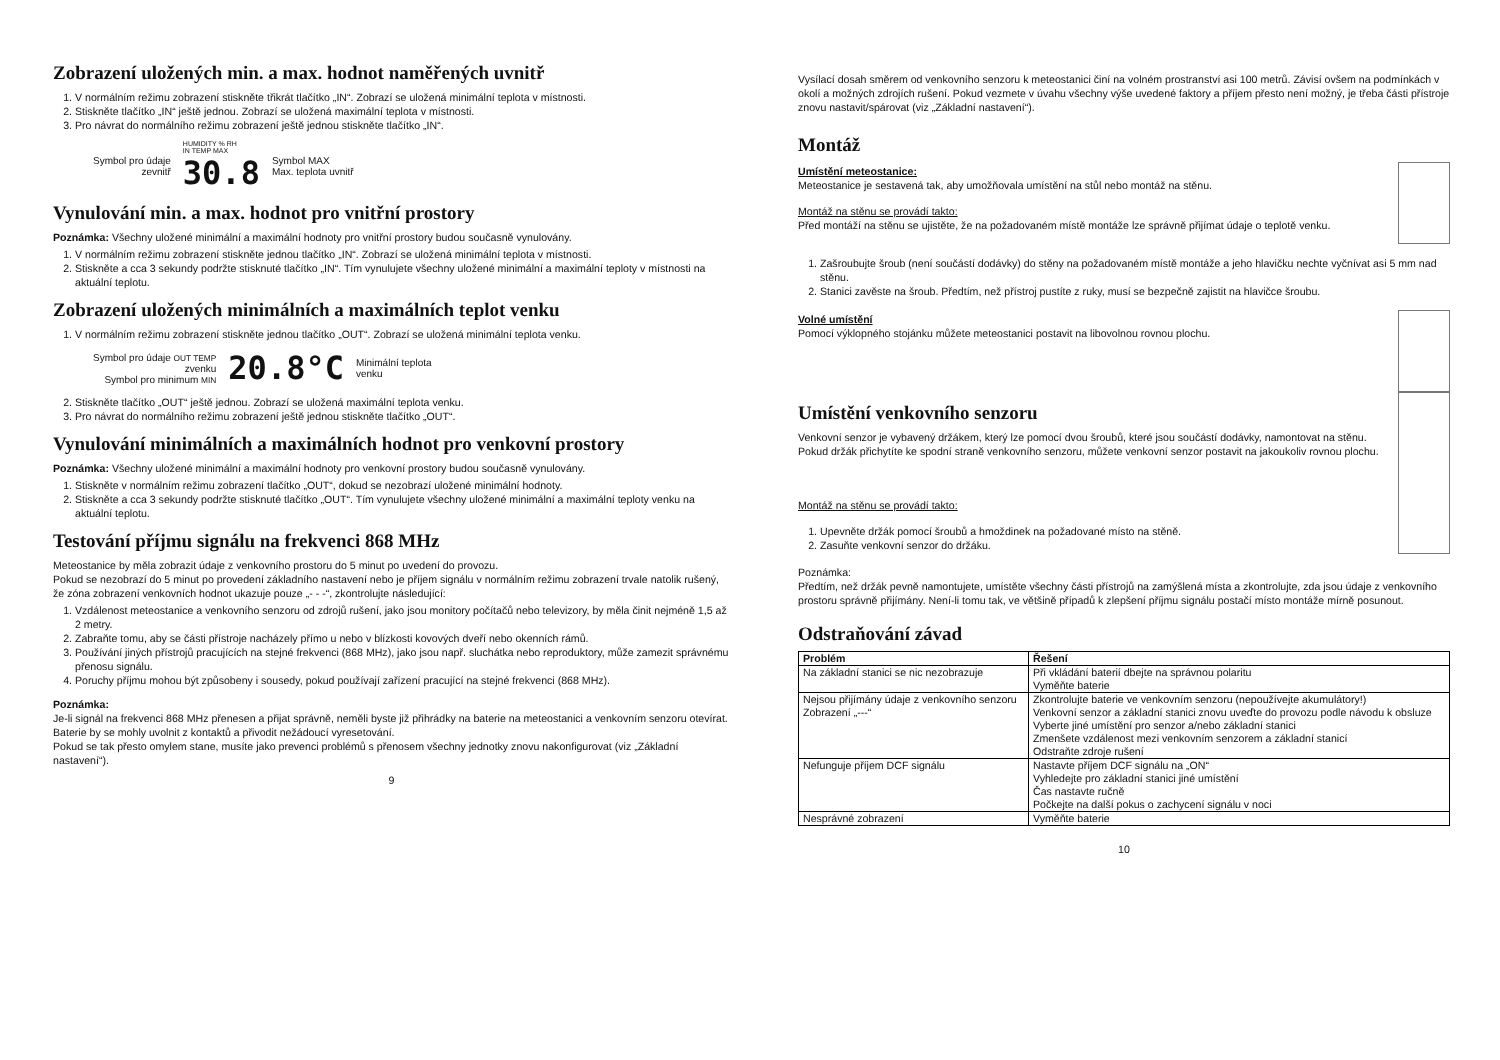Zobrazení uložených min. a max. hodnot naměřených uvnitř
1. V normálním režimu zobrazení stiskněte třikrát tlačítko „IN“. Zobrazí se uložená minimální teplota v místnosti.
2. Stiskněte tlačítko „IN“ ještě jednou. Zobrazí se uložená maximální teplota v místnosti.
3. Pro návrat do normálního režimu zobrazení ještě jednou stiskněte tlačítko „IN“.
Symbol pro údaje
zevnitř
HUMIDITY % RH
IN TEMP MAX
30.8
Symbol MAX
Max. teplota uvnitř
Vynulování min. a max. hodnot pro vnitřní prostory
Poznámka: Všechny uložené minimální a maximální hodnoty pro vnitřní prostory budou současně vynulovány.
1. V normálním režimu zobrazení stiskněte jednou tlačítko „IN“. Zobrazí se uložená minimální teplota v místnosti.
2. Stiskněte a cca 3 sekundy podržte stisknuté tlačítko „IN“. Tím vynulujete všechny uložené minimální a maximální teploty v místnosti na aktuální teplotu.
Zobrazení uložených minimálních a maximálních teplot venku
1. V normálním režimu zobrazení stiskněte jednou tlačítko „OUT“. Zobrazí se uložená minimální teplota venku.
Symbol pro údaje OUT TEMP
zvenku
Symbol pro minimum MIN
20.8°C
Minimální teplota
venku
2. Stiskněte tlačítko „OUT“ ještě jednou. Zobrazí se uložená maximální teplota venku.
3. Pro návrat do normálního režimu zobrazení ještě jednou stiskněte tlačítko „OUT“.
Vynulování minimálních a maximálních hodnot pro venkovní prostory
Poznámka: Všechny uložené minimální a maximální hodnoty pro venkovní prostory budou současně vynulovány.
1. Stiskněte v normálním režimu zobrazení tlačítko „OUT“, dokud se nezobrazí uložené minimální hodnoty.
2. Stiskněte a cca 3 sekundy podržte stisknuté tlačítko „OUT“. Tím vynulujete všechny uložené minimální a maximální teploty venku na aktuální teplotu.
Testování příjmu signálu na frekvenci 868 MHz
Meteostanice by měla zobrazit údaje z venkovního prostoru do 5 minut po uvedení do provozu.
Pokud se nezobrazí do 5 minut po provedení základního nastavení nebo je příjem signálu v normálním režimu zobrazení trvale natolik rušený, že zóna zobrazení venkovních hodnot ukazuje pouze „- - -“, zkontrolujte následující:
1. Vzdálenost meteostanice a venkovního senzoru od zdrojů rušení, jako jsou monitory počítačů nebo televizory, by měla činit nejméně 1,5 až 2 metry.
2. Zabraňte tomu, aby se části přístroje nacházely přímo u nebo v blízkosti kovových dveří nebo okenních rámů.
3. Používání jiných přístrojů pracujících na stejné frekvenci (868 MHz), jako jsou např. sluchátka nebo reproduktory, může zamezit správnému přenosu signálu.
4. Poruchy příjmu mohou být způsobeny i sousedy, pokud používají zařízení pracující na stejné frekvenci (868 MHz).
Poznámka:
Je-li signál na frekvenci 868 MHz přenesen a přijat správně, neměli byste již přihrádky na baterie na meteostanici a venkovním senzoru otevírat. Baterie by se mohly uvolnit z kontaktů a přivodit nežádoucí vyresetování.
Pokud se tak přesto omylem stane, musíte jako prevenci problémů s přenosem všechny jednotky znovu nakonfigurovat (viz „Základní nastavení“).
9
Vysílací dosah směrem od venkovního senzoru k meteostanici činí na volném prostranství asi 100 metrů. Závisí ovšem na podmínkách v okolí a možných zdrojích rušení. Pokud vezmete v úvahu všechny výše uvedené faktory a příjem přesto není možný, je třeba části přístroje znovu nastavit/spárovat (viz „Základní nastavení“).
Montáž
Umístění meteostanice:
Meteostanice je sestavená tak, aby umožňovala umístění na stůl nebo montáž na stěnu.
Montáž na stěnu se provádí takto:
Před montáží na stěnu se ujistěte, že na požadovaném místě montáže lze správně přijímat údaje o teplotě venku.
1. Zašroubujte šroub (není součástí dodávky) do stěny na požadovaném místě montáže a jeho hlavičku nechte vyčnívat asi 5 mm nad stěnu.
2. Stanici zavěste na šroub. Předtím, než přístroj pustíte z ruky, musí se bezpečně zajistit na hlavičce šroubu.
Volné umístění
Pomocí výklopného stojánku můžete meteostanici postavit na libovolnou rovnou plochu.
Umístění venkovního senzoru
Venkovní senzor je vybavený držákem, který lze pomocí dvou šroubů, které jsou součástí dodávky, namontovat na stěnu. Pokud držák přichytíte ke spodní straně venkovního senzoru, můžete venkovní senzor postavit na jakoukoliv rovnou plochu.
Montáž na stěnu se provádí takto:
1. Upevněte držák pomocí šroubů a hmoždinek na požadované místo na stěně.
2. Zasuňte venkovní senzor do držáku.
Poznámka:
Předtím, než držák pevně namontujete, umístěte všechny části přístrojů na zamýšlená místa a zkontrolujte, zda jsou údaje z venkovního prostoru správně přijímány. Není-li tomu tak, ve většině případů k zlepšení příjmu signálu postačí místo montáže mírně posunout.
Odstraňování závad
| Problém | Řešení |
| --- | --- |
| Na základní stanici se nic nezobrazuje | Při vkládání baterií dbejte na správnou polaritu Vyměňte baterie |
| Nejsou přijímány údaje z venkovního senzoru Zobrazení „---“ | Zkontrolujte baterie ve venkovním senzoru (nepoužívejte akumulátory!) Venkovní senzor a základní stanici znovu uveďte do provozu podle návodu k obsluze Vyberte jiné umístění pro senzor a/nebo základní stanici Zmenšete vzdálenost mezi venkovním senzorem a základní stanicí Odstraňte zdroje rušení |
| Nefunguje příjem DCF signálu | Nastavte příjem DCF signálu na „ON“ Vyhledejte pro základní stanici jiné umístění Čas nastavte ručně Počkejte na další pokus o zachycení signálu v noci |
| Nesprávné zobrazení | Vyměňte baterie |
10